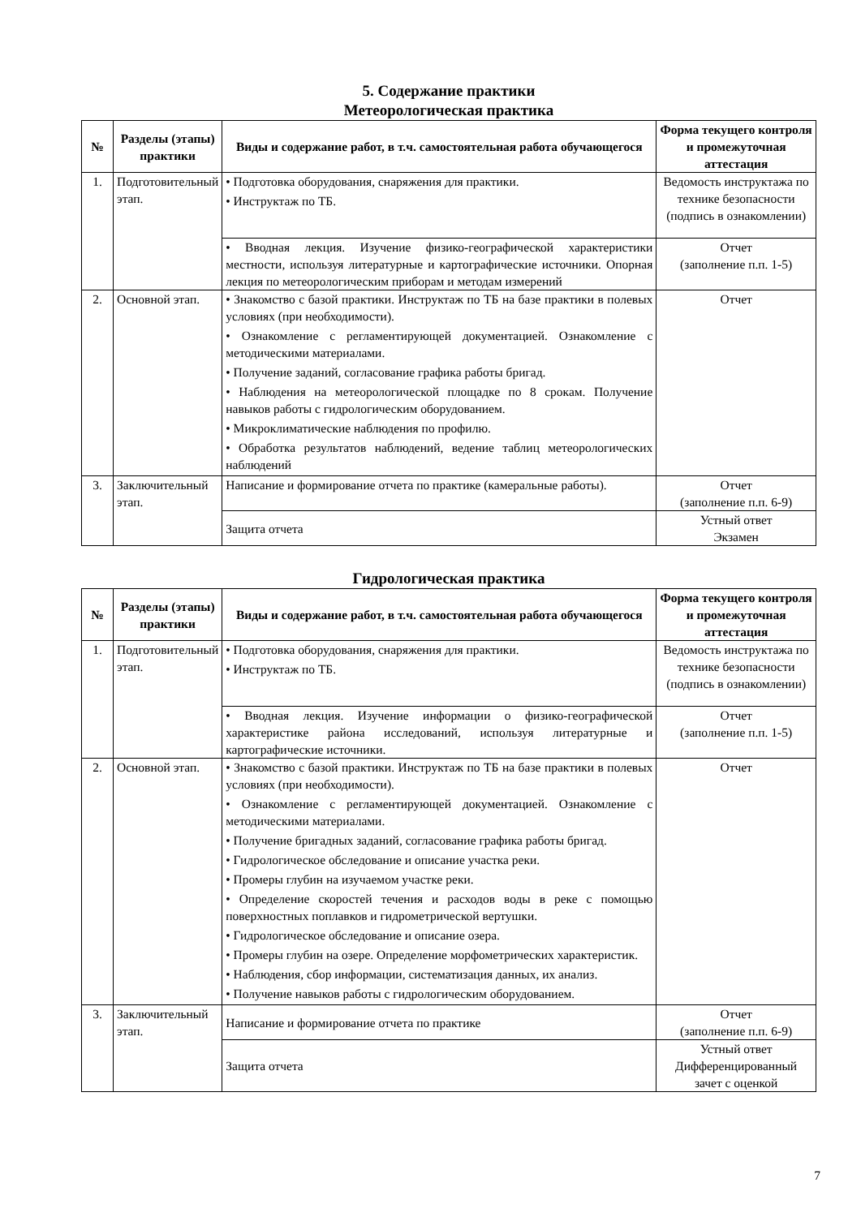5. Содержание практики
Метеорологическая практика
| № | Разделы (этапы) практики | Виды и содержание работ, в т.ч. самостоятельная работа обучающегося | Форма текущего контроля и промежуточная аттестация |
| --- | --- | --- | --- |
| 1. | Подготовительный этап. | • Подготовка оборудования, снаряжения для практики. • Инструктаж по ТБ. | Ведомость инструктажа по технике безопасности (подпись в ознакомлении) |
| | | • Вводная лекция. Изучение физико-географической характеристики местности, используя литературные и картографические источники. Опорная лекция по метеорологическим приборам и методам измерений | Отчет (заполнение п.п. 1-5) |
| 2. | Основной этап. | • Знакомство с базой практики. Инструктаж по ТБ на базе практики в полевых условиях (при необходимости). • Ознакомление с регламентирующей документацией. Ознакомление с методическими материалами. • Получение заданий, согласование графика работы бригад. • Наблюдения на метеорологической площадке по 8 срокам. Получение навыков работы с гидрологическим оборудованием. • Микроклиматические наблюдения по профилю. • Обработка результатов наблюдений, ведение таблиц метеорологических наблюдений | Отчет |
| 3. | Заключительный этап. | Написание и формирование отчета по практике (камеральные работы). | Отчет (заполнение п.п. 6-9) |
| | | Защита отчета | Устный ответ Экзамен |
Гидрологическая практика
| № | Разделы (этапы) практики | Виды и содержание работ, в т.ч. самостоятельная работа обучающегося | Форма текущего контроля и промежуточная аттестация |
| --- | --- | --- | --- |
| 1. | Подготовительный этап. | • Подготовка оборудования, снаряжения для практики. • Инструктаж по ТБ. | Ведомость инструктажа по технике безопасности (подпись в ознакомлении) |
| | | • Вводная лекция. Изучение информации о физико-географической характеристике района исследований, используя литературные и картографические источники. | Отчет (заполнение п.п. 1-5) |
| 2. | Основной этап. | • Знакомство с базой практики. Инструктаж по ТБ на базе практики в полевых условиях (при необходимости). • Ознакомление с регламентирующей документацией. Ознакомление с методическими материалами. • Получение бригадных заданий, согласование графика работы бригад. • Гидрологическое обследование и описание участка реки. • Промеры глубин на изучаемом участке реки. • Определение скоростей течения и расходов воды в реке с помощью поверхностных поплавков и гидрометрической вертушки. • Гидрологическое обследование и описание озера. • Промеры глубин на озере. Определение морфометрических характеристик. • Наблюдения, сбор информации, систематизация данных, их анализ. • Получение навыков работы с гидрологическим оборудованием. | Отчет |
| 3. | Заключительный этап. | Написание и формирование отчета по практике | Отчет (заполнение п.п. 6-9) |
| | | Защита отчета | Устный ответ Дифференцированный зачет с оценкой |
7